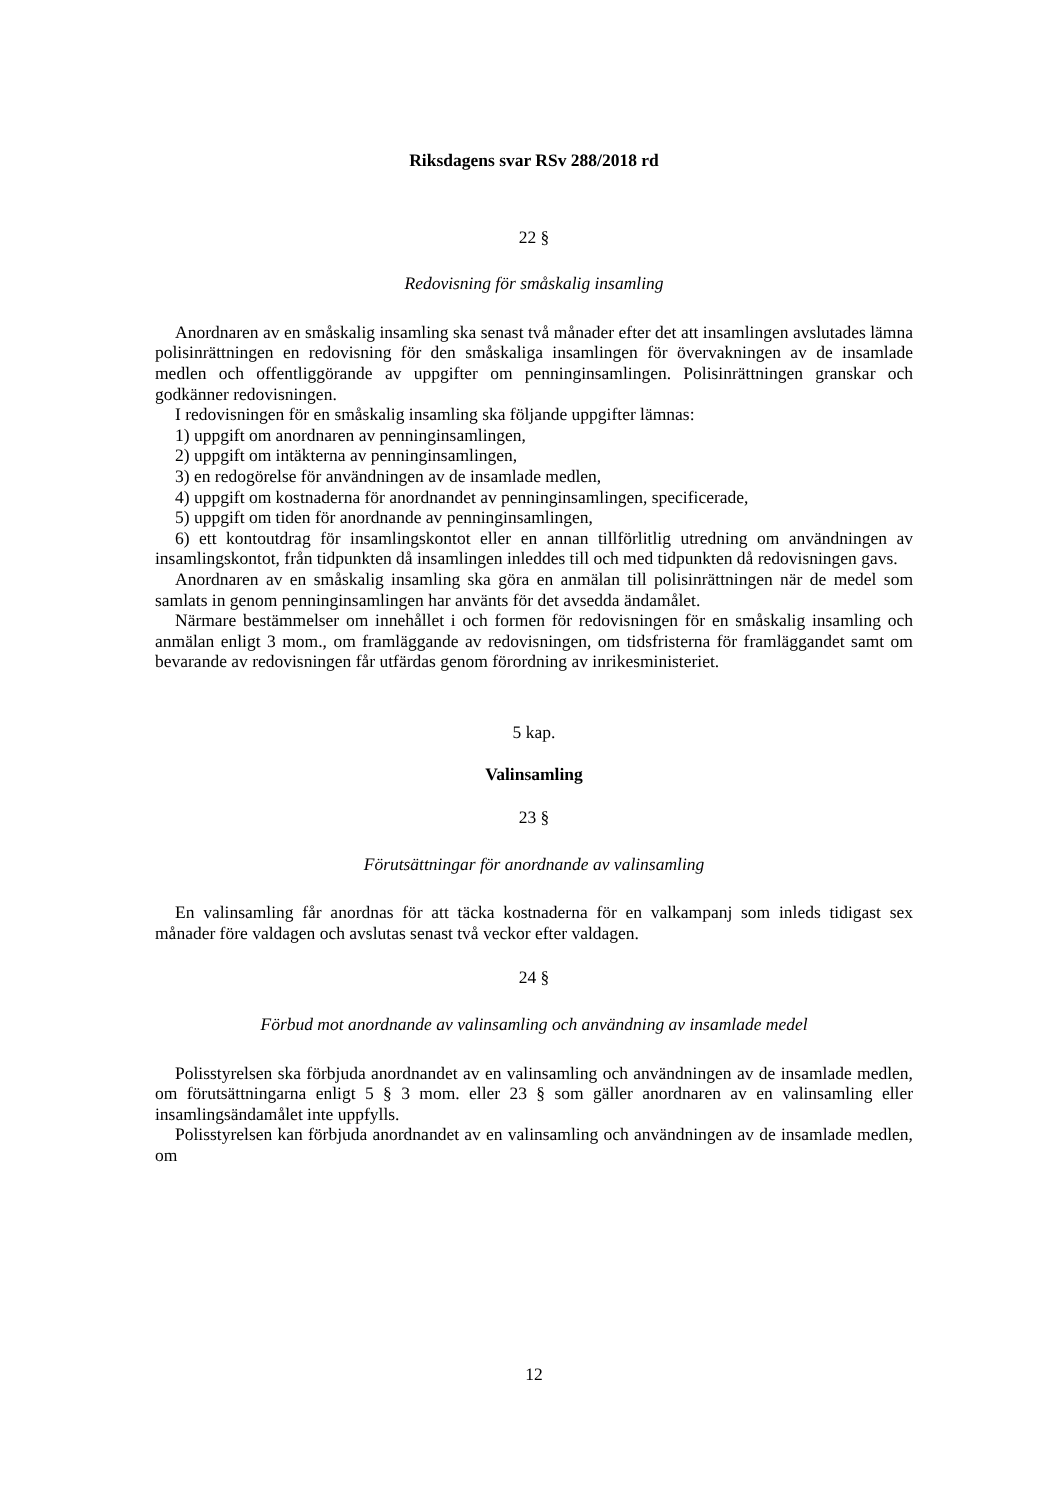Riksdagens svar RSv 288/2018 rd
22 §
Redovisning för småskalig insamling
Anordnaren av en småskalig insamling ska senast två månader efter det att insamlingen avslutades lämna polisinrättningen en redovisning för den småskaliga insamlingen för övervakningen av de insamlade medlen och offentliggörande av uppgifter om penninginsamlingen. Polisinrättningen granskar och godkänner redovisningen.
I redovisningen för en småskalig insamling ska följande uppgifter lämnas:
1) uppgift om anordnaren av penninginsamlingen,
2) uppgift om intäkterna av penninginsamlingen,
3) en redogörelse för användningen av de insamlade medlen,
4) uppgift om kostnaderna för anordnandet av penninginsamlingen, specificerade,
5) uppgift om tiden för anordnande av penninginsamlingen,
6) ett kontoutdrag för insamlingskontot eller en annan tillförlitlig utredning om användningen av insamlingskontot, från tidpunkten då insamlingen inleddes till och med tidpunkten då redovisningen gavs.
Anordnaren av en småskalig insamling ska göra en anmälan till polisinrättningen när de medel som samlats in genom penninginsamlingen har använts för det avsedda ändamålet.
Närmare bestämmelser om innehållet i och formen för redovisningen för en småskalig insamling och anmälan enligt 3 mom., om framläggande av redovisningen, om tidsfristerna för framläggandet samt om bevarande av redovisningen får utfärdas genom förordning av inrikesministeriet.
5 kap.
Valinsamling
23 §
Förutsättningar för anordnande av valinsamling
En valinsamling får anordnas för att täcka kostnaderna för en valkampanj som inleds tidigast sex månader före valdagen och avslutas senast två veckor efter valdagen.
24 §
Förbud mot anordnande av valinsamling och användning av insamlade medel
Polisstyrelsen ska förbjuda anordnandet av en valinsamling och användningen av de insamlade medlen, om förutsättningarna enligt 5 § 3 mom. eller 23 § som gäller anordnaren av en valinsamling eller insamlingsändamålet inte uppfylls.
Polisstyrelsen kan förbjuda anordnandet av en valinsamling och användningen av de insamlade medlen, om
12